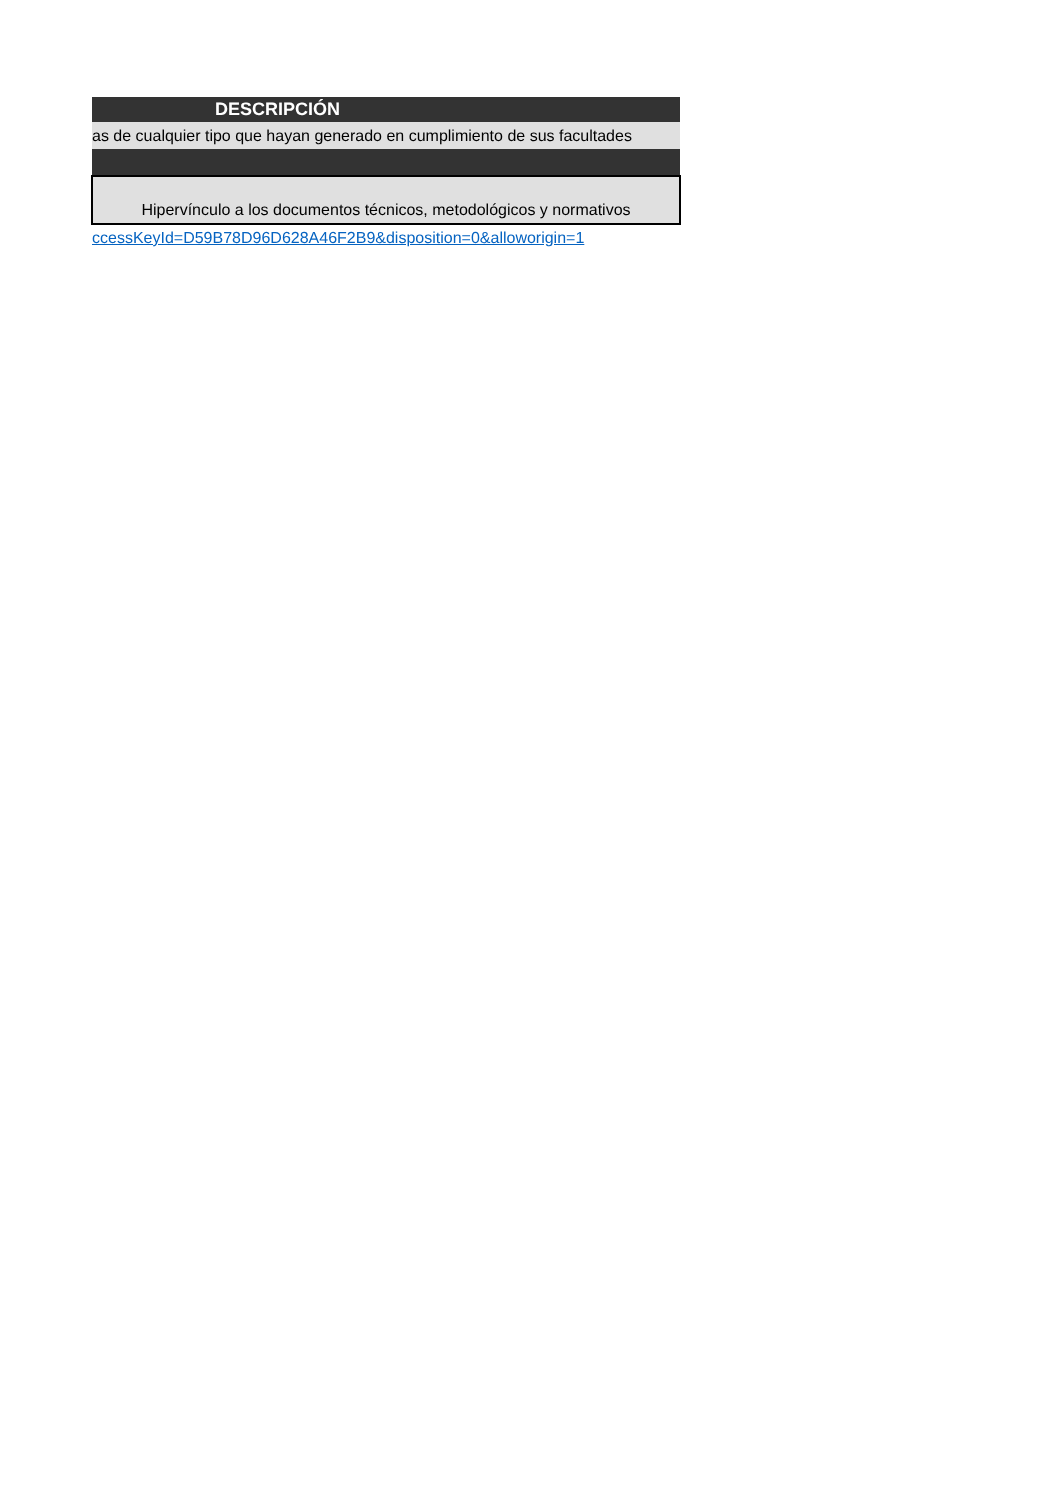| DESCRIPCIÓN |
| --- |
| as de cualquier tipo que hayan generado en cumplimiento de sus facultades |
| Hipervínculo a los documentos técnicos, metodológicos y normativos |
| ccessKeyId=D59B78D96D628A46F2B9&disposition=0&alloworigin=1 |